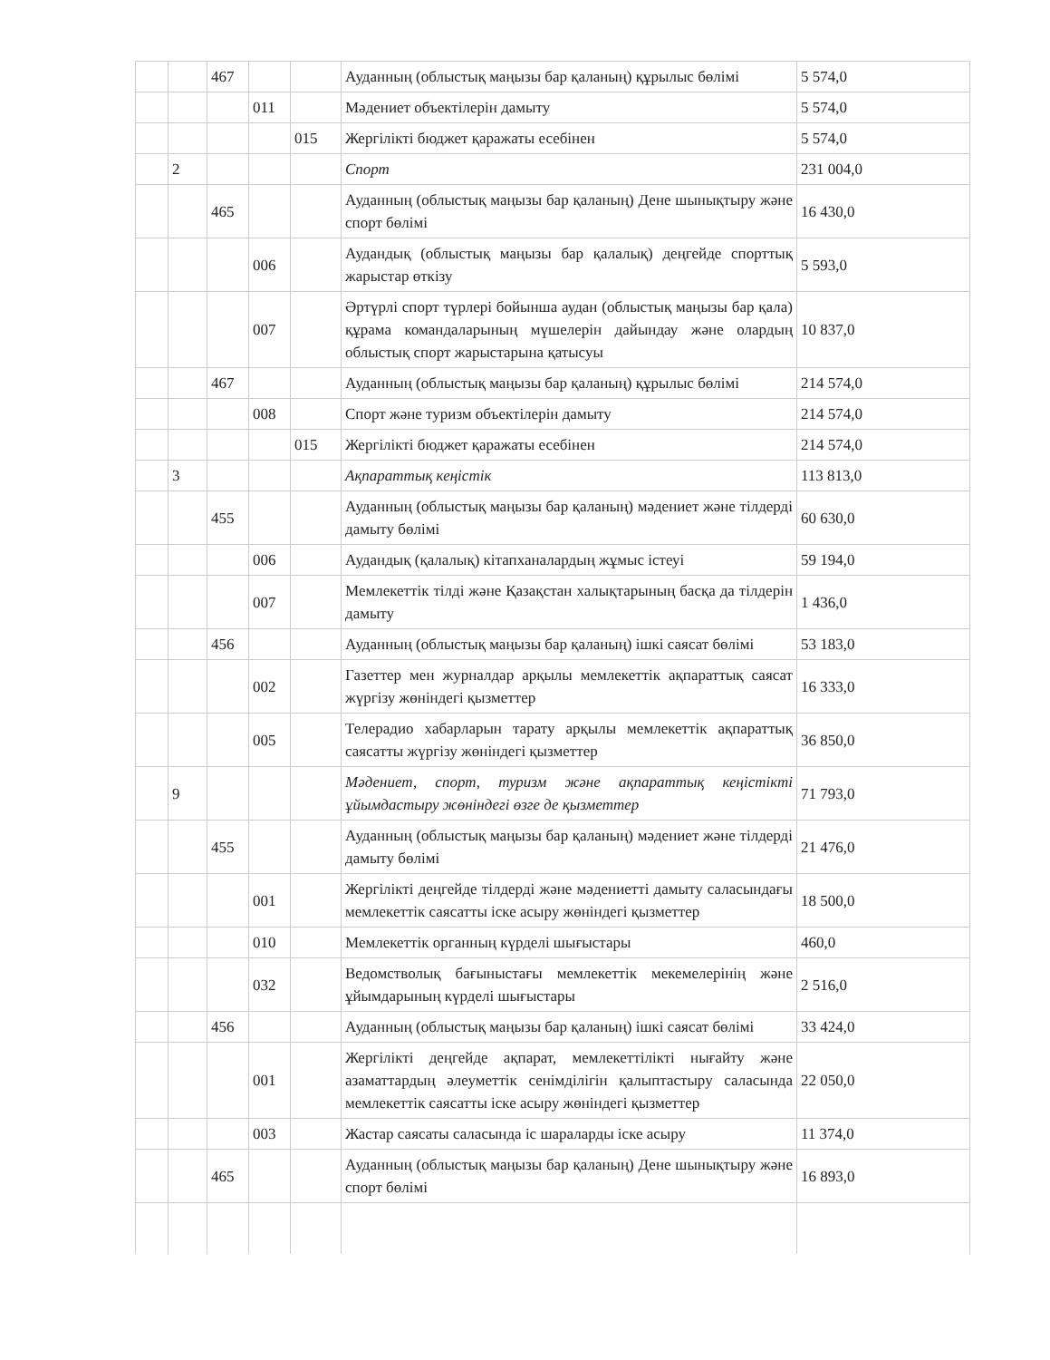| | | 467 | | | Ауданның (облыстық маңызы бар қаланың) құрылыс бөлімі | 5 574,0 |
| | | | 011 | | Мәдениет объектілерін дамыту | 5 574,0 |
| | | | | 015 | Жергілікті бюджет қаражаты есебінен | 5 574,0 |
| | 2 | | | | Спорт | 231 004,0 |
| | | 465 | | | Ауданның (облыстық маңызы бар қаланың) Дене шынықтыру және спорт бөлімі | 16 430,0 |
| | | | 006 | | Аудандық (облыстық маңызы бар қалалық) деңгейде спорттық жарыстар өткізу | 5 593,0 |
| | | | 007 | | Әртүрлі спорт түрлері бойынша аудан (облыстық маңызы бар қала) құрама командаларының мүшелерін дайындау және олардың облыстық спорт жарыстарына қатысуы | 10 837,0 |
| | | 467 | | | Ауданның (облыстық маңызы бар қаланың) құрылыс бөлімі | 214 574,0 |
| | | | 008 | | Спорт және туризм объектілерін дамыту | 214 574,0 |
| | | | | 015 | Жергілікті бюджет қаражаты есебінен | 214 574,0 |
| | 3 | | | | Ақпараттық кеңістік | 113 813,0 |
| | | 455 | | | Ауданның (облыстық маңызы бар қаланың) мәдениет және тілдерді дамыту бөлімі | 60 630,0 |
| | | | 006 | | Аудандық (қалалық) кітапханалардың жұмыс істеуі | 59 194,0 |
| | | | 007 | | Мемлекеттік тілді және Қазақстан халықтарының басқа да тілдерін дамыту | 1 436,0 |
| | | 456 | | | Ауданның (облыстық маңызы бар қаланың) ішкі саясат бөлімі | 53 183,0 |
| | | | 002 | | Газеттер мен журналдар арқылы мемлекеттік ақпараттық саясат жүргізу жөніндегі қызметтер | 16 333,0 |
| | | | 005 | | Телерадио хабарларын тарату арқылы мемлекеттік ақпараттық саясатты жүргізу жөніндегі қызметтер | 36 850,0 |
| | 9 | | | | Мәдениет, спорт, туризм және ақпараттық кеңістікті ұйымдастыру жөніндегі өзге де қызметтер | 71 793,0 |
| | | 455 | | | Ауданның (облыстық маңызы бар қаланың) мәдениет және тілдерді дамыту бөлімі | 21 476,0 |
| | | | 001 | | Жергілікті деңгейде тілдерді және мәдениетті дамыту саласындағы мемлекеттік саясатты іске асыру жөніндегі қызметтер | 18 500,0 |
| | | | 010 | | Мемлекеттік органның күрделі шығыстары | 460,0 |
| | | | 032 | | Ведомстволық бағыныстағы мемлекеттік мекемелерінің және ұйымдарының күрделі шығыстары | 2 516,0 |
| | | 456 | | | Ауданның (облыстық маңызы бар қаланың) ішкі саясат бөлімі | 33 424,0 |
| | | | 001 | | Жергілікті деңгейде ақпарат, мемлекеттілікті нығайту және азаматтардың әлеуметтік сенімділігін қалыптастыру саласында мемлекеттік саясатты іске асыру жөніндегі қызметтер | 22 050,0 |
| | | | 003 | | Жастар саясаты саласында іс шараларды іске асыру | 11 374,0 |
| | | 465 | | | Ауданның (облыстық маңызы бар қаланың) Дене шынықтыру және спорт бөлімі | 16 893,0 |